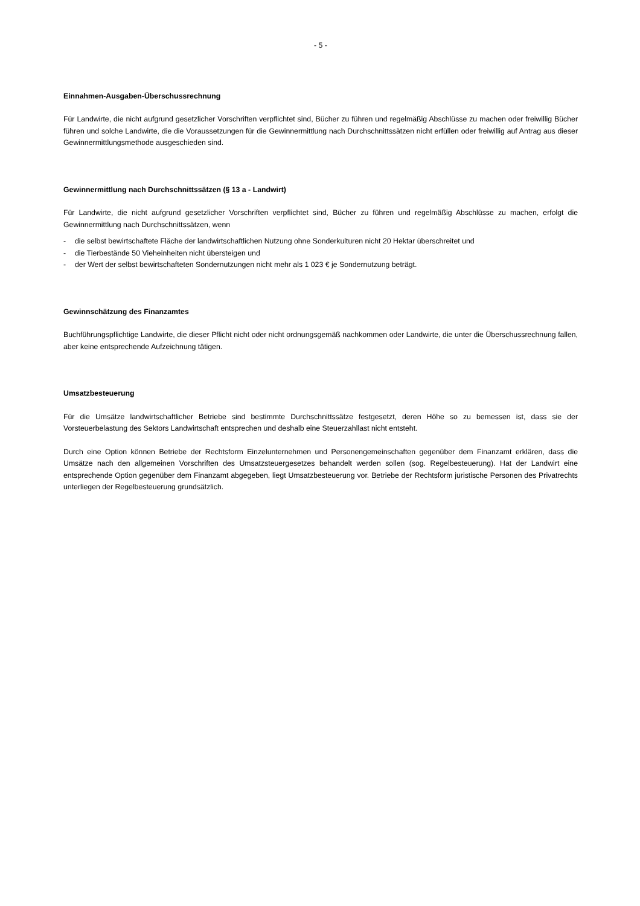- 5 -
Einnahmen-Ausgaben-Überschussrechnung
Für Landwirte, die nicht aufgrund gesetzlicher Vorschriften verpflichtet sind, Bücher zu führen und regelmäßig Abschlüsse zu machen oder freiwillig Bücher führen und solche Landwirte, die die Voraussetzungen für die Gewinnermittlung nach Durchschnittssätzen nicht erfüllen oder freiwillig auf Antrag aus dieser Gewinnermittlungsmethode ausgeschieden sind.
Gewinnermittlung nach Durchschnittssätzen (§ 13 a - Landwirt)
Für Landwirte, die nicht aufgrund gesetzlicher Vorschriften verpflichtet sind, Bücher zu führen und regelmäßig Abschlüsse zu machen, erfolgt die Gewinnermittlung nach Durchschnittssätzen, wenn
- die selbst bewirtschaftete Fläche der landwirtschaftlichen Nutzung ohne Sonderkulturen nicht 20 Hektar überschreitet und
- die Tierbestände 50 Vieheinheiten nicht übersteigen und
- der Wert der selbst bewirtschafteten Sondernutzungen nicht mehr als 1 023 € je Sondernutzung beträgt.
Gewinnschätzung des Finanzamtes
Buchführungspflichtige Landwirte, die dieser Pflicht nicht oder nicht ordnungsgemäß nachkommen oder Landwirte, die unter die Überschussrechnung fallen, aber keine entsprechende Aufzeichnung tätigen.
Umsatzbesteuerung
Für die Umsätze landwirtschaftlicher Betriebe sind bestimmte Durchschnittssätze festgesetzt, deren Höhe so zu bemessen ist, dass sie der Vorsteuerbelastung des Sektors Landwirtschaft entsprechen und deshalb eine Steuerzahllast nicht entsteht.
Durch eine Option können Betriebe der Rechtsform Einzelunternehmen und Personengemeinschaften gegenüber dem Finanzamt erklären, dass die Umsätze nach den allgemeinen Vorschriften des Umsatzsteuergesetzes behandelt werden sollen (sog. Regelbesteuerung). Hat der Landwirt eine entsprechende Option gegenüber dem Finanzamt abgegeben, liegt Umsatzbesteuerung vor. Betriebe der Rechtsform juristische Personen des Privatrechts unterliegen der Regelbesteuerung grundsätzlich.